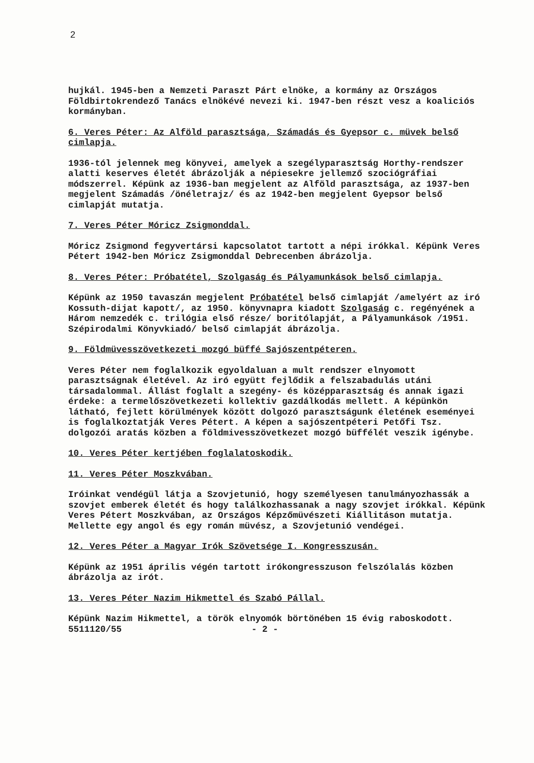2
hujkál. 1945-ben a Nemzeti Paraszt Párt elnöke, a kormány az Országos Földbirtokrendező Tanács elnökévé nevezi ki. 1947-ben részt vesz a koaliciós kormányban.
6. Veres Péter: Az Alföld parasztsága, Számadás és Gyepsor c. müvek belső cimlapja.
1936-tól jelennek meg könyvei, amelyek a szegélyparasztság Horthy-rendszer alatti keserves életét ábrázolják a népiesekre jellemző szociógráfiai módszerrel. Képünk az 1936-ban megjelent az Alföld parasztsága, az 1937-ben megjelent Számadás /önéletrajz/ és az 1942-ben megjelent Gyepsor belső cimlapját mutatja.
7. Veres Péter Móricz Zsigmonddal.
Móricz Zsigmond fegyvertársi kapcsolatot tartott a népi irókkal. Képünk Veres Pétert 1942-ben Móricz Zsigmonddal Debrecenben ábrázolja.
8. Veres Péter: Próbatétel, Szolgaság és Pályamunkások belső cimlapja.
Képünk az 1950 tavaszán megjelent Próbatétel belső cimlapját /amelyért az iró Kossuth-dijat kapott/, az 1950. könyvnapra kiadott Szolgaság c. regényének a Három nemzedék c. trilógia első része/ boritólapját, a Pályamunkások /1951. Szépirodalmi Könyvkiadó/ belső cimlapját ábrázolja.
9. Földmüvesszövetkezeti mozgó büffé Sajószentpéteren.
Veres Péter nem foglalkozik egyoldaluan a mult rendszer elnyomott parasztságnak életével. Az iró együtt fejlődik a felszabadulás utáni társadalommal. Állást foglalt a szegény- és középparasztság és annak igazi érdeke: a termelőszövetkezeti kollektiv gazdálkodás mellett. A képünkön látható, fejlett körülmények között dolgozó parasztságunk életének eseményei is foglalkoztatják Veres Pétert. A képen a sajószentpéteri Petőfi Tsz. dolgozói aratás közben a földmivesszövetkezet mozgó büffélét veszik igénybe.
10. Veres Péter kertjében foglalatoskodik.
11. Veres Péter Moszkvában.
Iróinkat vendégül látja a Szovjetunió, hogy személyesen tanulmányozhassák a szovjet emberek életét és hogy találkozhassanak a nagy szovjet irókkal. Képünk Veres Pétert Moszkvában, az Országos Képzőmüvészeti Kiállitáson mutatja. Mellette egy angol és egy román müvész, a Szovjetunió vendégei.
12. Veres Péter a Magyar Irók Szövetsége I. Kongresszusán.
Képünk az 1951 április végén tartott irókongresszuson felszólalás közben ábrázolja az irót.
13. Veres Péter Nazim Hikmettel és Szabó Pállal.
Képünk Nazim Hikmettel, a török elnyomók börtönében 15 évig raboskodott.
5511120/55 - 2 -